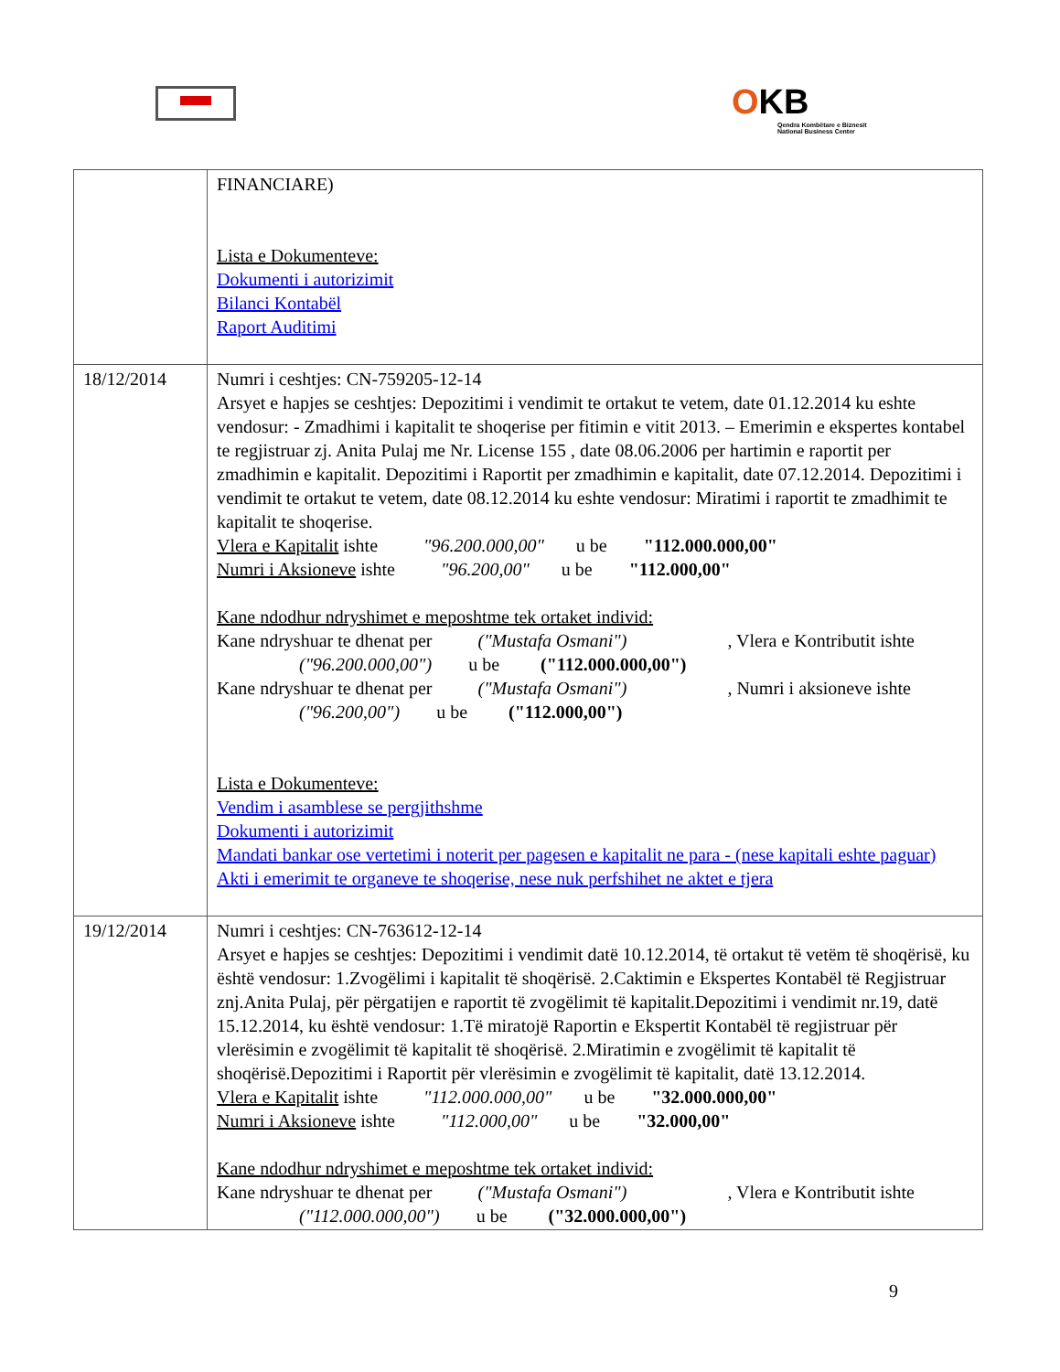OKB
Qendra Kombëtare e Biznesit
National Business Center
| | FINANCIARE) Lista e Dokumenteve: Dokumenti i autorizimit Bilanci Kontabël Raport Auditimi |
| 18/12/2014 | Numri i ceshtjes: CN-759205-12-14 Arsyet e hapjes se ceshtjes: Depozitimi i vendimit te ortakut te vetem, date 01.12.2014 ku eshte vendosur: - Zmadhimi i kapitalit te shoqerise per fitimin e vitit 2013. – Emerimin e ekspertes kontabel te regjistruar zj. Anita Pulaj me Nr. License 155 , date 08.06.2006 per hartimin e raportit per zmadhimin e kapitalit. Depozitimi i Raportit per zmadhimin e kapitalit, date 07.12.2014. Depozitimi i vendimit te ortakut te vetem, date 08.12.2014 ku eshte vendosur: Miratimi i raportit te zmadhimit te kapitalit te shoqerise. Vlera e Kapitalit ishte "96.200.000,00" u be "112.000.000,00" Numri i Aksioneve ishte "96.200,00" u be "112.000,00" Kane ndodhur ndryshimet e meposhtme tek ortaket individ: Kane ndryshuar te dhenat per ("Mustafa Osmani") , Vlera e Kontributit ishte ("96.200.000,00") u be ("112.000.000,00") Kane ndryshuar te dhenat per ("Mustafa Osmani") , Numri i aksioneve ishte ("96.200,00") u be ("112.000,00") Lista e Dokumenteve: Vendim i asamblese se pergjithshme Dokumenti i autorizimit Mandati bankar ose vertetimi i noterit per pagesen e kapitalit ne para - (nese kapitali eshte paguar) Akti i emerimit te organeve te shoqerise, nese nuk perfshihet ne aktet e tjera |
| 19/12/2014 | Numri i ceshtjes: CN-763612-12-14 Arsyet e hapjes se ceshtjes: Depozitimi i vendimit datë 10.12.2014, të ortakut të vetëm të shoqërisë, ku është vendosur: 1.Zvogëlimi i kapitalit të shoqërisë. 2.Caktimin e Ekspertes Kontabël të Regjistruar znj.Anita Pulaj, për përgatijen e raportit të zvogëlimit të kapitalit.Depozitimi i vendimit nr.19, datë 15.12.2014, ku është vendosur: 1.Të miratojë Raportin e Ekspertit Kontabël të regjistruar për vlerësimin e zvogëlimit të kapitalit të shoqërisë. 2.Miratimin e zvogëlimit të kapitalit të shoqërisë.Depozitimi i Raportit për vlerësimin e zvogëlimit të kapitalit, datë 13.12.2014. Vlera e Kapitalit ishte "112.000.000,00" u be "32.000.000,00" Numri i Aksioneve ishte "112.000,00" u be "32.000,00" Kane ndodhur ndryshimet e meposhtme tek ortaket individ: Kane ndryshuar te dhenat per ("Mustafa Osmani") , Vlera e Kontributit ishte ("112.000.000,00") u be ("32.000.000,00") |
9